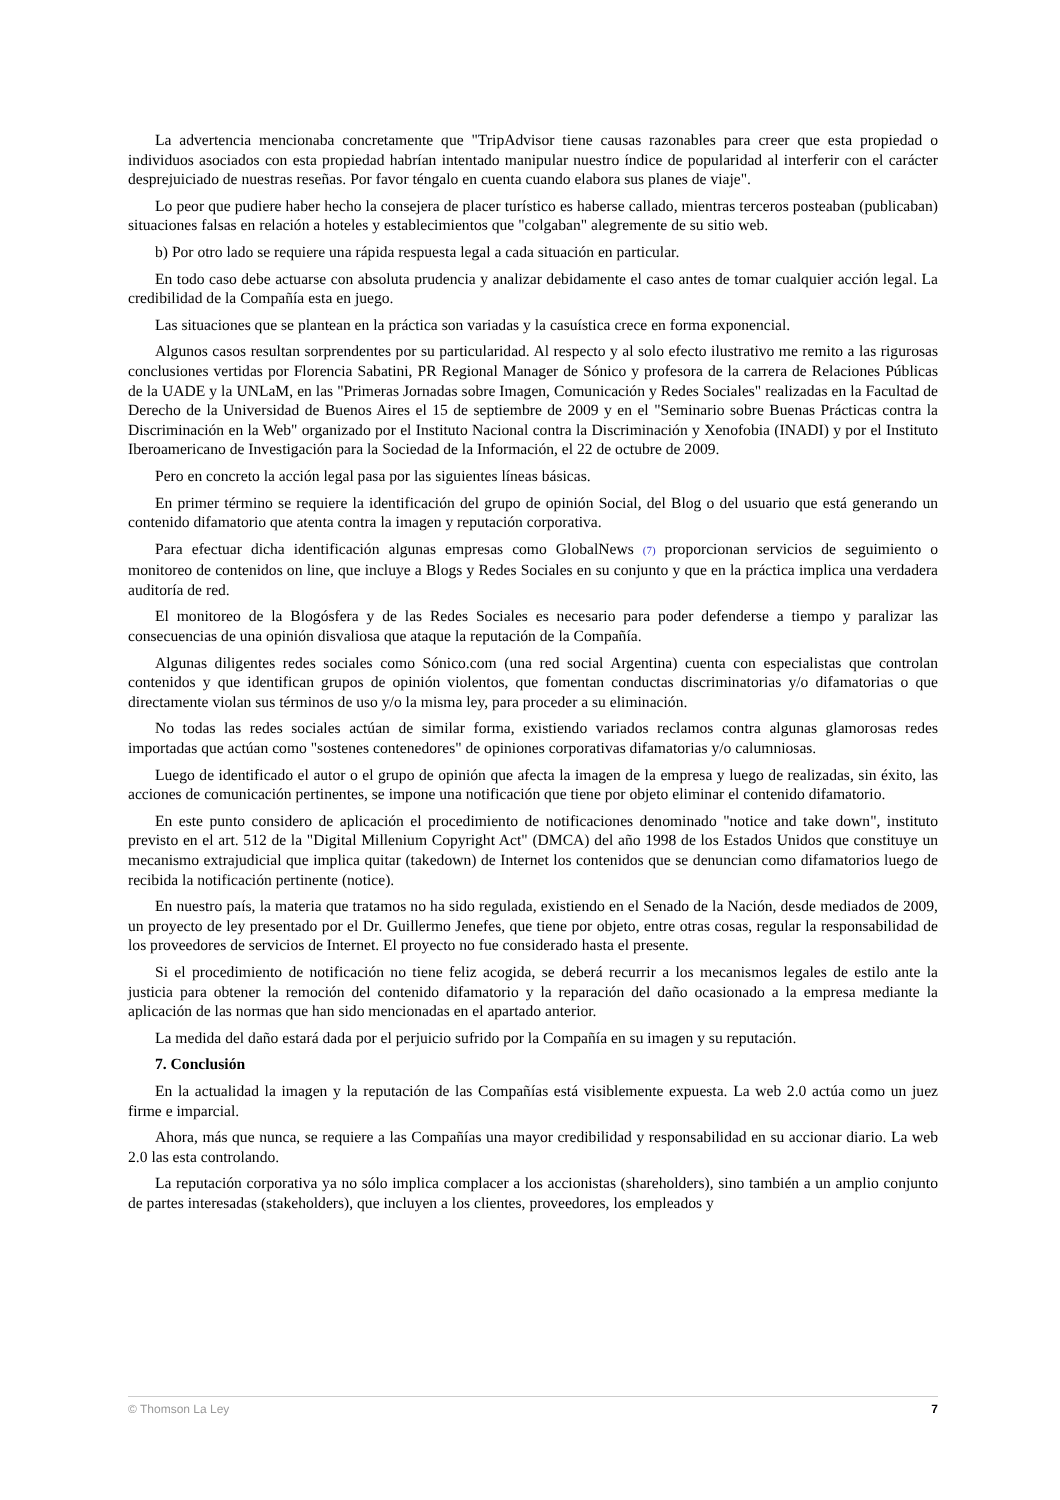La advertencia mencionaba concretamente que "TripAdvisor tiene causas razonables para creer que esta propiedad o individuos asociados con esta propiedad habrían intentado manipular nuestro índice de popularidad al interferir con el carácter desprejuiciado de nuestras reseñas. Por favor téngalo en cuenta cuando elabora sus planes de viaje".
Lo peor que pudiere haber hecho la consejera de placer turístico es haberse callado, mientras terceros posteaban (publicaban) situaciones falsas en relación a hoteles y establecimientos que "colgaban" alegremente de su sitio web.
b) Por otro lado se requiere una rápida respuesta legal a cada situación en particular.
En todo caso debe actuarse con absoluta prudencia y analizar debidamente el caso antes de tomar cualquier acción legal. La credibilidad de la Compañía esta en juego.
Las situaciones que se plantean en la práctica son variadas y la casuística crece en forma exponencial.
Algunos casos resultan sorprendentes por su particularidad. Al respecto y al solo efecto ilustrativo me remito a las rigurosas conclusiones vertidas por Florencia Sabatini, PR Regional Manager de Sónico y profesora de la carrera de Relaciones Públicas de la UADE y la UNLaM, en las "Primeras Jornadas sobre Imagen, Comunicación y Redes Sociales" realizadas en la Facultad de Derecho de la Universidad de Buenos Aires el 15 de septiembre de 2009 y en el "Seminario sobre Buenas Prácticas contra la Discriminación en la Web" organizado por el Instituto Nacional contra la Discriminación y Xenofobia (INADI) y por el Instituto Iberoamericano de Investigación para la Sociedad de la Información, el 22 de octubre de 2009.
Pero en concreto la acción legal pasa por las siguientes líneas básicas.
En primer término se requiere la identificación del grupo de opinión Social, del Blog o del usuario que está generando un contenido difamatorio que atenta contra la imagen y reputación corporativa.
Para efectuar dicha identificación algunas empresas como GlobalNews (7) proporcionan servicios de seguimiento o monitoreo de contenidos on line, que incluye a Blogs y Redes Sociales en su conjunto y que en la práctica implica una verdadera auditoría de red.
El monitoreo de la Blogósfera y de las Redes Sociales es necesario para poder defenderse a tiempo y paralizar las consecuencias de una opinión disvaliosa que ataque la reputación de la Compañía.
Algunas diligentes redes sociales como Sónico.com (una red social Argentina) cuenta con especialistas que controlan contenidos y que identifican grupos de opinión violentos, que fomentan conductas discriminatorias y/o difamatorias o que directamente violan sus términos de uso y/o la misma ley, para proceder a su eliminación.
No todas las redes sociales actúan de similar forma, existiendo variados reclamos contra algunas glamorosas redes importadas que actúan como "sostenes contenedores" de opiniones corporativas difamatorias y/o calumniosas.
Luego de identificado el autor o el grupo de opinión que afecta la imagen de la empresa y luego de realizadas, sin éxito, las acciones de comunicación pertinentes, se impone una notificación que tiene por objeto eliminar el contenido difamatorio.
En este punto considero de aplicación el procedimiento de notificaciones denominado "notice and take down", instituto previsto en el art. 512 de la "Digital Millenium Copyright Act" (DMCA) del año 1998 de los Estados Unidos que constituye un mecanismo extrajudicial que implica quitar (takedown) de Internet los contenidos que se denuncian como difamatorios luego de recibida la notificación pertinente (notice).
En nuestro país, la materia que tratamos no ha sido regulada, existiendo en el Senado de la Nación, desde mediados de 2009, un proyecto de ley presentado por el Dr. Guillermo Jenefes, que tiene por objeto, entre otras cosas, regular la responsabilidad de los proveedores de servicios de Internet. El proyecto no fue considerado hasta el presente.
Si el procedimiento de notificación no tiene feliz acogida, se deberá recurrir a los mecanismos legales de estilo ante la justicia para obtener la remoción del contenido difamatorio y la reparación del daño ocasionado a la empresa mediante la aplicación de las normas que han sido mencionadas en el apartado anterior.
La medida del daño estará dada por el perjuicio sufrido por la Compañía en su imagen y su reputación.
7. Conclusión
En la actualidad la imagen y la reputación de las Compañías está visiblemente expuesta. La web 2.0 actúa como un juez firme e imparcial.
Ahora, más que nunca, se requiere a las Compañías una mayor credibilidad y responsabilidad en su accionar diario. La web 2.0 las esta controlando.
La reputación corporativa ya no sólo implica complacer a los accionistas (shareholders), sino también a un amplio conjunto de partes interesadas (stakeholders), que incluyen a los clientes, proveedores, los empleados y
© Thomson La Ley 7